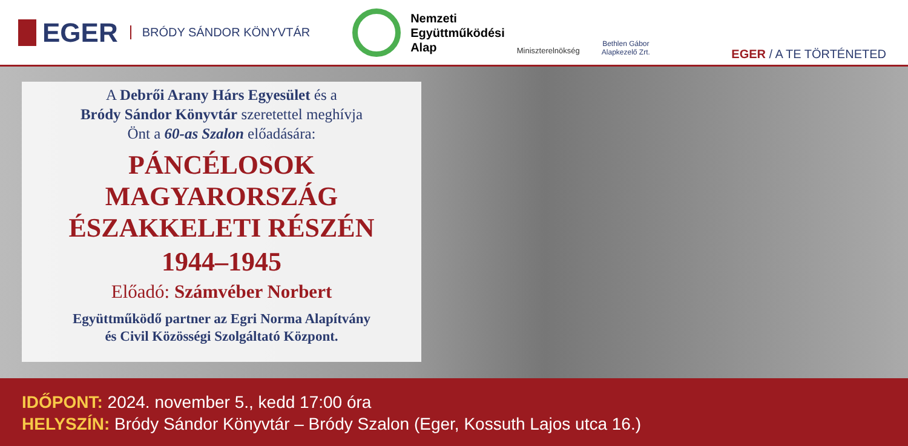EGER BRÓDY SÁNDOR KÖNYVTÁR
Nemzeti
Együttműködési
Alap
Miniszterelnökség
Bethlen Gábor
Alapkezelő Zrt.
EGER / A TE TÖRTÉNETED
A Debrői Arany Hárs Egyesület és a
Bródy Sándor Könyvtár szeretettel meghívja
Önt a 60-as Szalon előadására:
PÁNCÉLOSOK
MAGYARORSZÁG
ÉSZAKKELETI RÉSZÉN
1944–1945
Előadó: Számvéber Norbert
Együttműködő partner az Egri Norma Alapítvány
és Civil Közösségi Szolgáltató Központ.
IDŐPONT: 2024. november 5., kedd 17:00 óra
HELYSZÍN: Bródy Sándor Könyvtár – Bródy Szalon (Eger, Kossuth Lajos utca 16.)